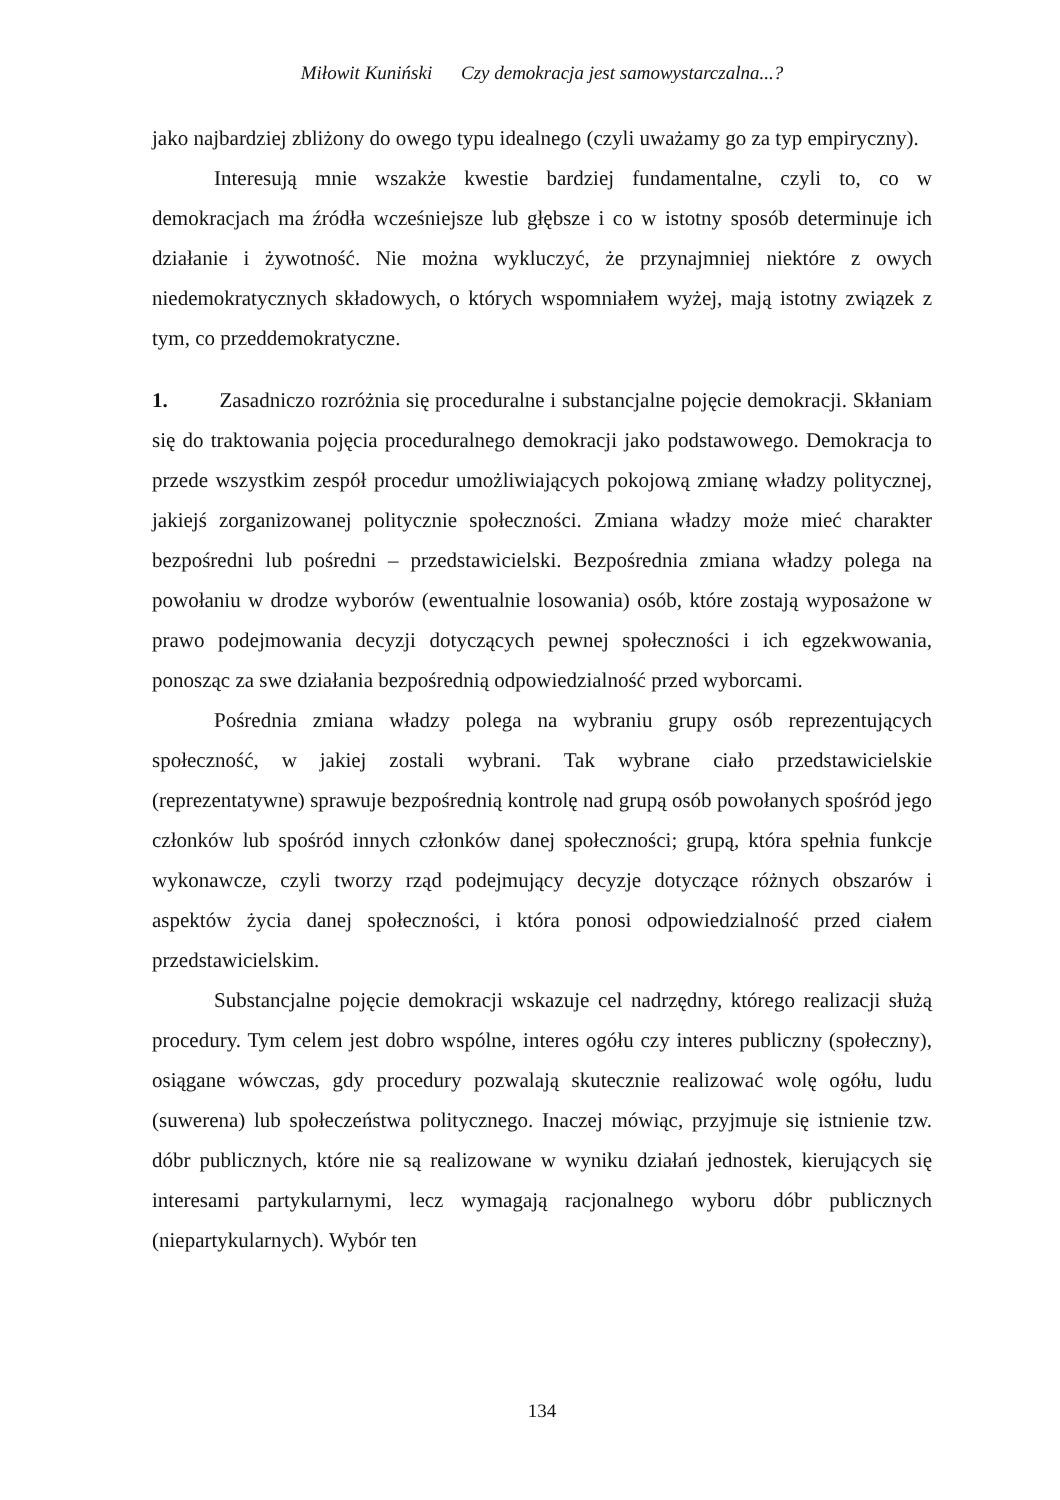Miłowit Kuniński Czy demokracja jest samowystarczalna...?
jako najbardziej zbliżony do owego typu idealnego (czyli uważamy go za typ empiryczny).
Interesują mnie wszakże kwestie bardziej fundamentalne, czyli to, co w demokracjach ma źródła wcześniejsze lub głębsze i co w istotny sposób determinuje ich działanie i żywotność. Nie można wykluczyć, że przynajmniej niektóre z owych niedemokratycznych składowych, o których wspomniałem wyżej, mają istotny związek z tym, co przeddemokratyczne.
1. Zasadniczo rozróżnia się proceduralne i substancjalne pojęcie demokracji. Skłaniam się do traktowania pojęcia proceduralnego demokracji jako podstawowego. Demokracja to przede wszystkim zespół procedur umożliwiających pokojową zmianę władzy politycznej, jakiejś zorganizowanej politycznie społeczności. Zmiana władzy może mieć charakter bezpośredni lub pośredni – przedstawicielski. Bezpośrednia zmiana władzy polega na powołaniu w drodze wyborów (ewentualnie losowania) osób, które zostają wyposażone w prawo podejmowania decyzji dotyczących pewnej społeczności i ich egzekwowania, ponosząc za swe działania bezpośrednią odpowiedzialność przed wyborcami.
Pośrednia zmiana władzy polega na wybraniu grupy osób reprezentujących społeczność, w jakiej zostali wybrani. Tak wybrane ciało przedstawicielskie (reprezentatywne) sprawuje bezpośrednią kontrolę nad grupą osób powołanych spośród jego członków lub spośród innych członków danej społeczności; grupą, która spełnia funkcje wykonawcze, czyli tworzy rząd podejmujący decyzje dotyczące różnych obszarów i aspektów życia danej społeczności, i która ponosi odpowiedzialność przed ciałem przedstawicielskim.
Substancjalne pojęcie demokracji wskazuje cel nadrzędny, którego realizacji służą procedury. Tym celem jest dobro wspólne, interes ogółu czy interes publiczny (społeczny), osiągane wówczas, gdy procedury pozwalają skutecznie realizować wolę ogółu, ludu (suwerena) lub społeczeństwa politycznego. Inaczej mówiąc, przyjmuje się istnienie tzw. dóbr publicznych, które nie są realizowane w wyniku działań jednostek, kierujących się interesami partykularnymi, lecz wymagają racjonalnego wyboru dóbr publicznych (niepartykularnych). Wybór ten
134